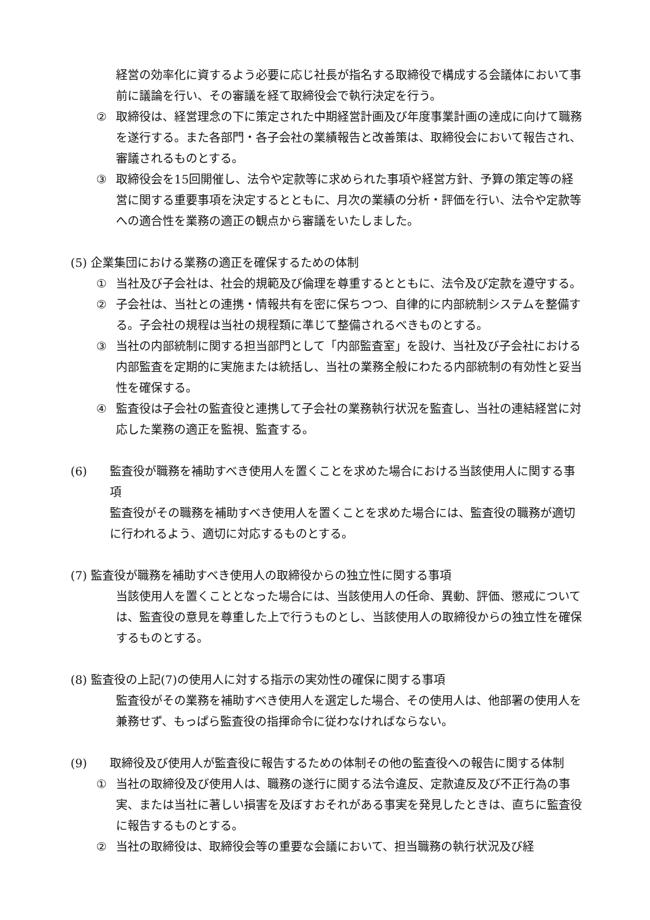経営の効率化に資するよう必要に応じ社長が指名する取締役で構成する会議体において事前に議論を行い、その審議を経て取締役会で執行決定を行う。
② 取締役は、経営理念の下に策定された中期経営計画及び年度事業計画の達成に向けて職務を遂行する。また各部門・各子会社の業績報告と改善策は、取締役会において報告され、審議されるものとする。
③ 取締役会を15回開催し、法令や定款等に求められた事項や経営方針、予算の策定等の経営に関する重要事項を決定するとともに、月次の業績の分析・評価を行い、法令や定款等への適合性を業務の適正の観点から審議をいたしました。
(5) 企業集団における業務の適正を確保するための体制
① 当社及び子会社は、社会的規範及び倫理を尊重するとともに、法令及び定款を遵守する。
② 子会社は、当社との連携・情報共有を密に保ちつつ、自律的に内部統制システムを整備する。子会社の規程は当社の規程類に準じて整備されるべきものとする。
③ 当社の内部統制に関する担当部門として「内部監査室」を設け、当社及び子会社における内部監査を定期的に実施または統括し、当社の業務全般にわたる内部統制の有効性と妥当性を確保する。
④ 監査役は子会社の監査役と連携して子会社の業務執行状況を監査し、当社の連結経営に対応した業務の適正を監視、監査する。
(6) 監査役が職務を補助すべき使用人を置くことを求めた場合における当該使用人に関する事項
監査役がその職務を補助すべき使用人を置くことを求めた場合には、監査役の職務が適切に行われるよう、適切に対応するものとする。
(7) 監査役が職務を補助すべき使用人の取締役からの独立性に関する事項
当該使用人を置くこととなった場合には、当該使用人の任命、異動、評価、懲戒については、監査役の意見を尊重した上で行うものとし、当該使用人の取締役からの独立性を確保するものとする。
(8) 監査役の上記(7)の使用人に対する指示の実効性の確保に関する事項
監査役がその業務を補助すべき使用人を選定した場合、その使用人は、他部署の使用人を兼務せず、もっぱら監査役の指揮命令に従わなければならない。
(9) 取締役及び使用人が監査役に報告するための体制その他の監査役への報告に関する体制
① 当社の取締役及び使用人は、職務の遂行に関する法令違反、定款違反及び不正行為の事実、または当社に著しい損害を及ぼすおそれがある事実を発見したときは、直ちに監査役に報告するものとする。
② 当社の取締役は、取締役会等の重要な会議において、担当職務の執行状況及び経